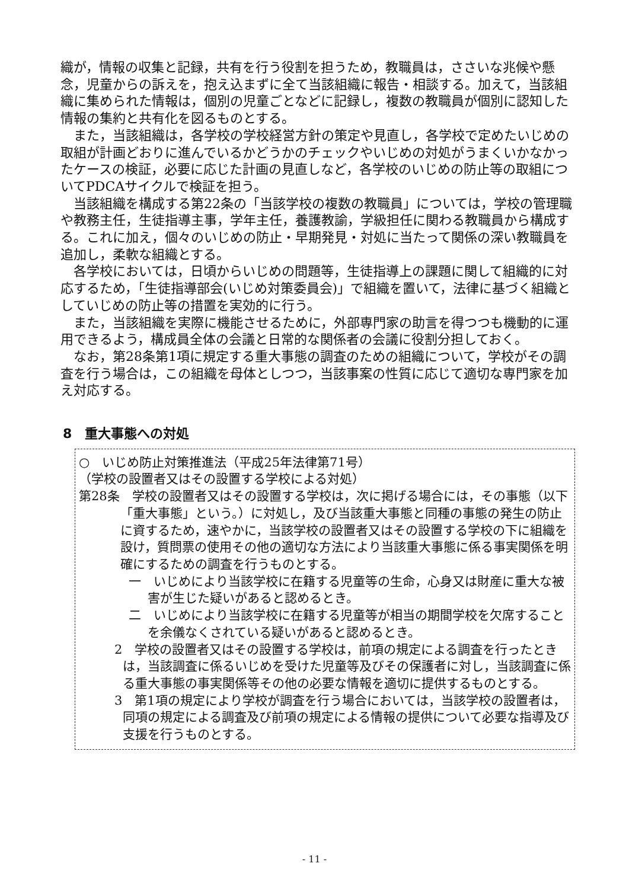織が，情報の収集と記録，共有を行う役割を担うため，教職員は，ささいな兆候や懸念，児童からの訴えを，抱え込まずに全て当該組織に報告・相談する。加えて，当該組織に集められた情報は，個別の児童ごとなどに記録し，複数の教職員が個別に認知した情報の集約と共有化を図るものとする。
また，当該組織は，各学校の学校経営方針の策定や見直し，各学校で定めたいじめの取組が計画どおりに進んでいるかどうかのチェックやいじめの対処がうまくいかなかったケースの検証，必要に応じた計画の見直しなど，各学校のいじめの防止等の取組についてPDCAサイクルで検証を担う。
当該組織を構成する第22条の「当該学校の複数の教職員」については，学校の管理職や教務主任，生徒指導主事，学年主任，養護教諭，学級担任に関わる教職員から構成する。これに加え，個々のいじめの防止・早期発見・対処に当たって関係の深い教職員を追加し，柔軟な組織とする。
各学校においては，日頃からいじめの問題等，生徒指導上の課題に関して組織的に対応するため，「生徒指導部会(いじめ対策委員会)」で組織を置いて，法律に基づく組織としていじめの防止等の措置を実効的に行う。
また，当該組織を実際に機能させるために，外部専門家の助言を得つつも機動的に運用できるよう，構成員全体の会議と日常的な関係者の会議に役割分担しておく。
なお，第28条第1項に規定する重大事態の調査のための組織について，学校がその調査を行う場合は，この組織を母体としつつ，当該事案の性質に応じて適切な専門家を加え対応する。
8　重大事態への対処
○　いじめ防止対策推進法（平成25年法律第71号）
（学校の設置者又はその設置する学校による対処）
第28条　学校の設置者又はその設置する学校は，次に掲げる場合には，その事態（以下「重大事態」という。）に対処し，及び当該重大事態と同種の事態の発生の防止に資するため，速やかに，当該学校の設置者又はその設置する学校の下に組織を設け，質問票の使用その他の適切な方法により当該重大事態に係る事実関係を明確にするための調査を行うものとする。
一　いじめにより当該学校に在籍する児童等の生命，心身又は財産に重大な被害が生じた疑いがあると認めるとき。
二　いじめにより当該学校に在籍する児童等が相当の期間学校を欠席することを余儀なくされている疑いがあると認めるとき。
2　学校の設置者又はその設置する学校は，前項の規定による調査を行ったときは，当該調査に係るいじめを受けた児童等及びその保護者に対し，当該調査に係る重大事態の事実関係等その他の必要な情報を適切に提供するものとする。
3　第1項の規定により学校が調査を行う場合においては，当該学校の設置者は，同項の規定による調査及び前項の規定による情報の提供について必要な指導及び支援を行うものとする。
- 11 -